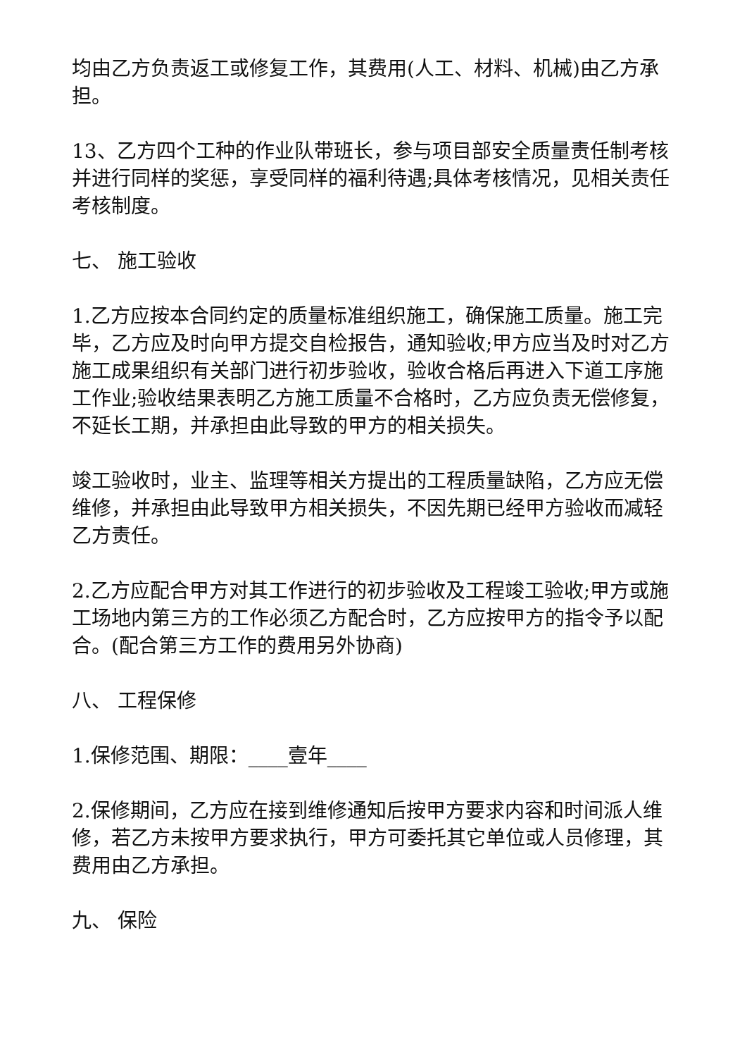均由乙方负责返工或修复工作，其费用(人工、材料、机械)由乙方承担。
13、乙方四个工种的作业队带班长，参与项目部安全质量责任制考核并进行同样的奖惩，享受同样的福利待遇;具体考核情况，见相关责任考核制度。
七、 施工验收
1.乙方应按本合同约定的质量标准组织施工，确保施工质量。施工完毕，乙方应及时向甲方提交自检报告，通知验收;甲方应当及时对乙方施工成果组织有关部门进行初步验收，验收合格后再进入下道工序施工作业;验收结果表明乙方施工质量不合格时，乙方应负责无偿修复，不延长工期，并承担由此导致的甲方的相关损失。
竣工验收时，业主、监理等相关方提出的工程质量缺陷，乙方应无偿维修，并承担由此导致甲方相关损失，不因先期已经甲方验收而减轻乙方责任。
2.乙方应配合甲方对其工作进行的初步验收及工程竣工验收;甲方或施工场地内第三方的工作必须乙方配合时，乙方应按甲方的指令予以配合。(配合第三方工作的费用另外协商)
八、 工程保修
1.保修范围、期限：____壹年____
2.保修期间，乙方应在接到维修通知后按甲方要求内容和时间派人维修，若乙方未按甲方要求执行，甲方可委托其它单位或人员修理，其费用由乙方承担。
九、 保险